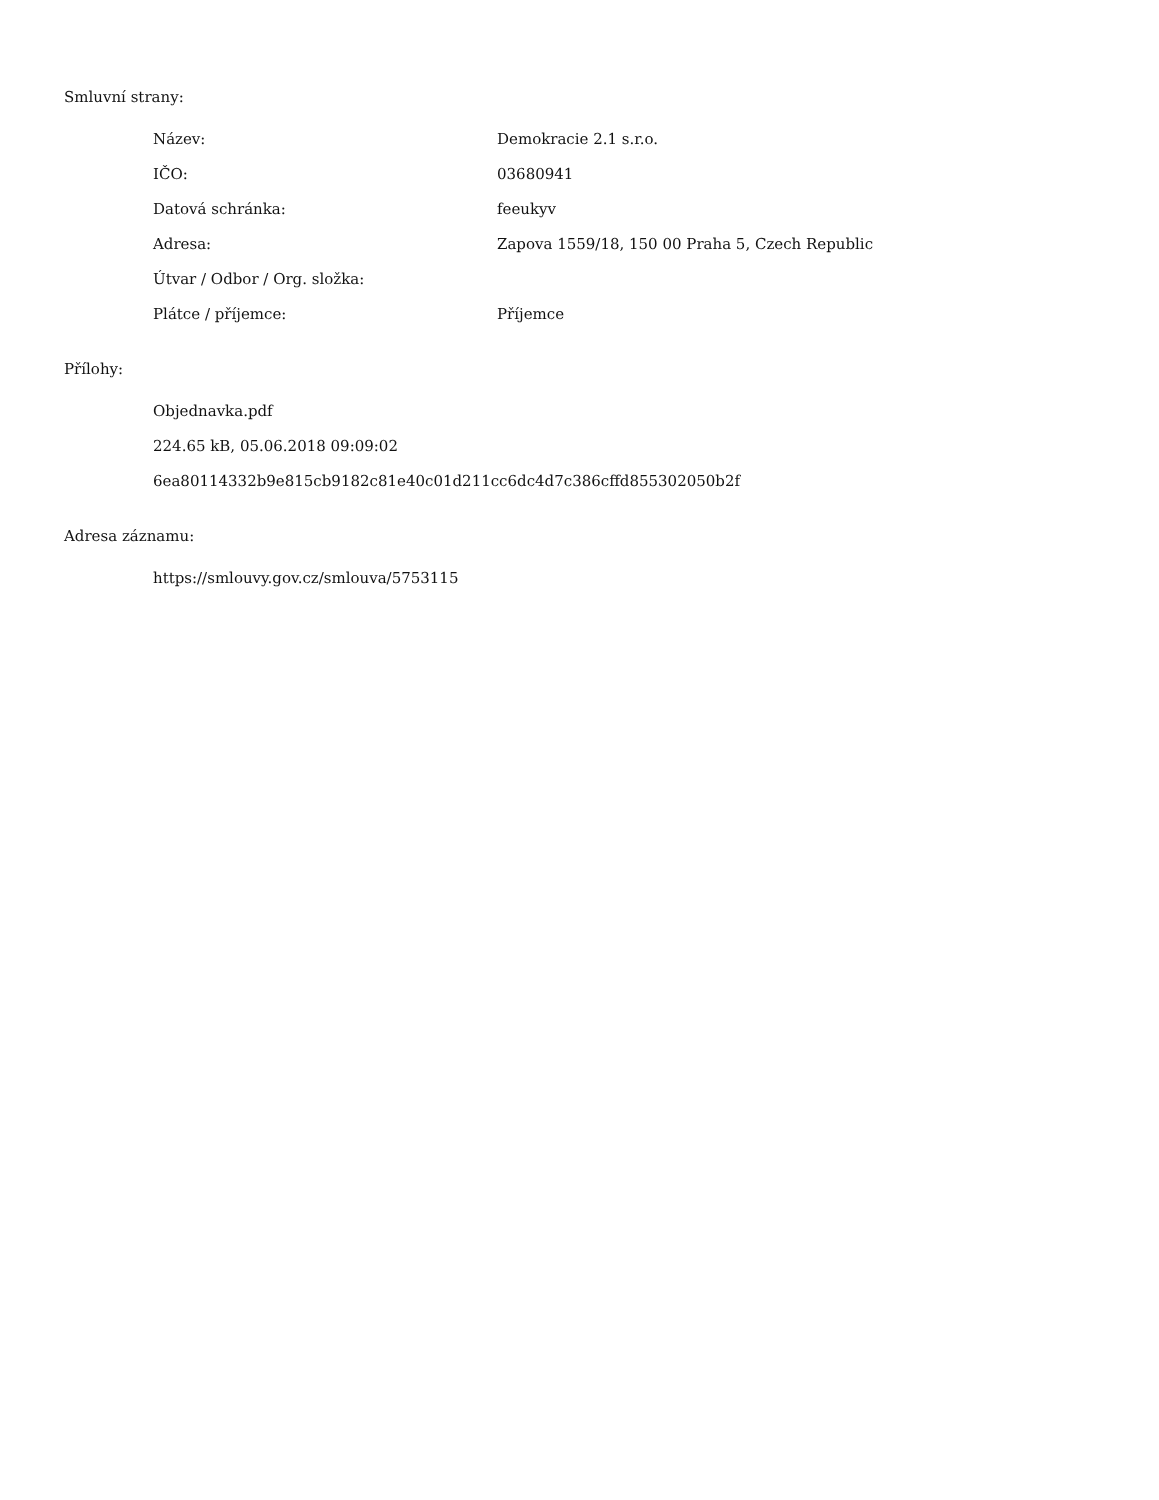Smluvní strany:
| Název: | Demokracie 2.1 s.r.o. |
| IČO: | 03680941 |
| Datová schránka: | feeukyv |
| Adresa: | Zapova 1559/18, 150 00 Praha 5, Czech Republic |
| Útvar / Odbor / Org. složka: | |
| Plátce / příjemce: | Příjemce |
Přílohy:
Objednavka.pdf
224.65 kB, 05.06.2018 09:09:02
6ea80114332b9e815cb9182c81e40c01d211cc6dc4d7c386cffd855302050b2f
Adresa záznamu:
https://smlouvy.gov.cz/smlouva/5753115